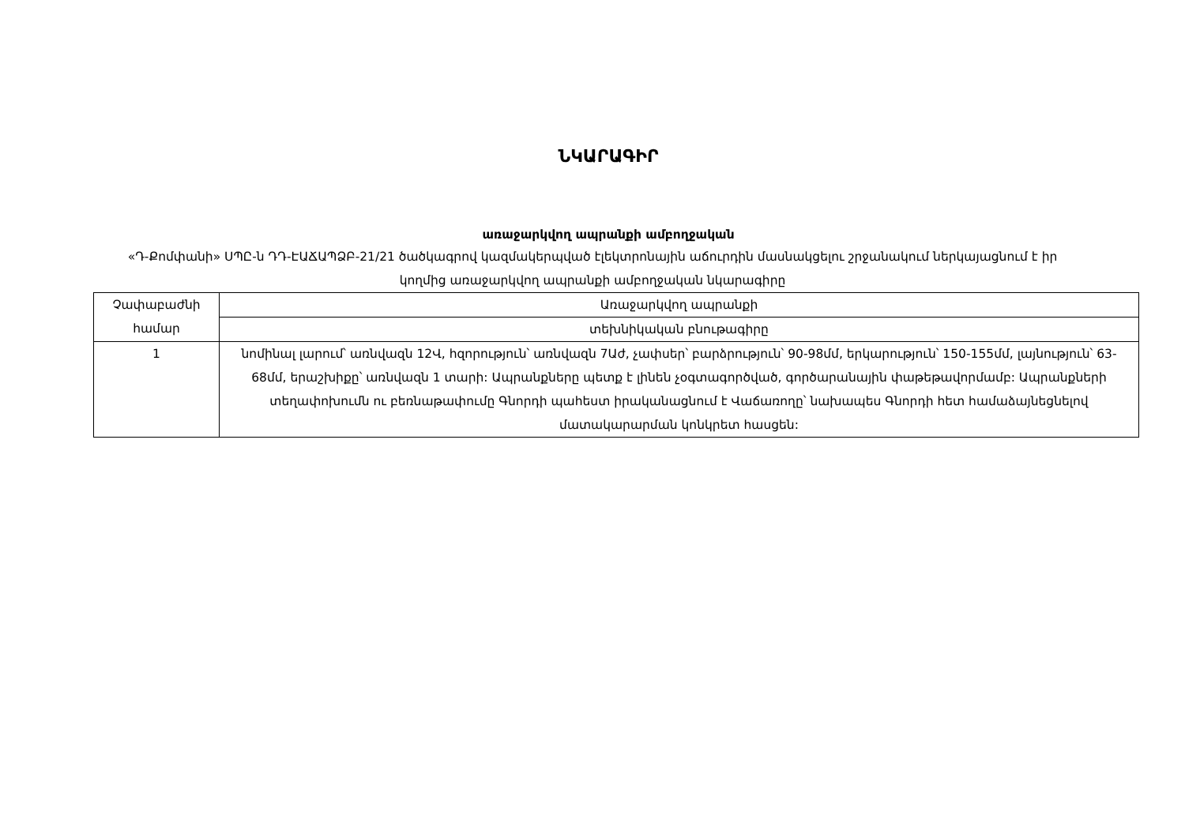ՆԿԱՐԱԳԻՐ
առաջարկվող ապրանքի ամբողջական
«Դ-Քոմփանի» ՍՊԸ-ն ԴԴ-ԷԱՃԱՊՁԲ-21/21 ծածկագրով կազմակերպված էլեկտրոնային աճուրդին մասնակցելու շրջանակում ներկայացնում է իր կողմից առաջարկվող ապրանքի ամբողջական նկարագիրը
| Չափաբաժնի համար | Առաջարկվող ապրանքի |
| --- | --- |
| | տեխնիկական բնութագիրը |
| 1 | նոմինալ լարում՝ առնվազն 12Վ, հզորություն՝ առնվազն 7Աժ, չափսեր՝ բարձրություն՝ 90-98մմ, երկարություն՝ 150-155մմ, լայնություն՝ 63-68մմ, երաշխիքը՝ առնվազն 1 տարի: Ապրանքները պետք է լինեն չօգտագործված, գործարանային փաթեթավորմամբ: Ապրանքների տեղափոխումն ու բեռնաթափումը Գնորդի պահեստ իրականացնում է Վաճառողը՝ նախապես Գնորդի հետ համաձայնեցնելով մատակարարման կոնկրետ հասցեն: |